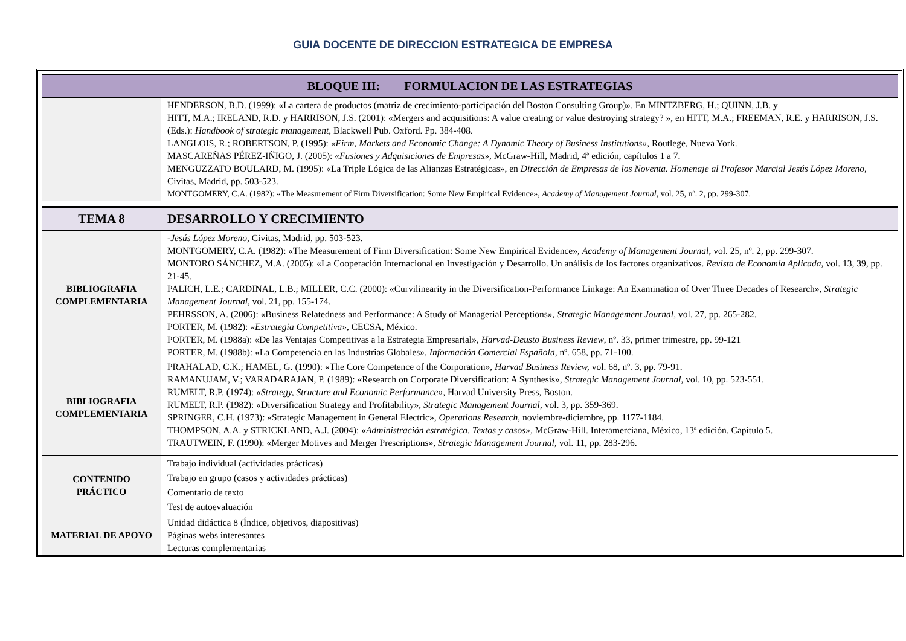GUIA DOCENTE DE DIRECCION ESTRATEGICA DE EMPRESA
| BLOQUE III: FORMULACION DE LAS ESTRATEGIAS | |
| | HENDERSON, B.D. (1999): «La cartera de productos (matriz de crecimiento-participación del Boston Consulting Group)». En MINTZBERG, H.; QUINN, J.B. y HITT, M.A.; IRELAND, R.D. y HARRISON, J.S. (2001): «Mergers and acquisitions: A value creating or value destroying strategy? », en HITT, M.A.; FREEMAN, R.E. y HARRISON, J.S. (Eds.): Handbook of strategic management , Blackwell Pub. Oxford. Pp. 384-408. LANGLOIS, R.; ROBERTSON, P. (1995): «Firm, Markets and Economic Change: A Dynamic Theory of Business Institutions» , Routlege, Nueva York. MASCAREÑAS PÉREZ-IÑIGO, J. (2005): «Fusiones y Adquisiciones de Empresas», McGraw-Hill, Madrid, 4ª edición, capítulos 1 a 7. MENGUZZATO BOULARD, M. (1995): «La Triple Lógica de las Alianzas Estratégicas», en Dirección de Empresas de los Noventa. Homenaje al Profesor Marcial Jesús López Moreno , Civitas, Madrid, pp. 503-523. MONTGOMERY, C.A. (1982): «The Measurement of Firm Diversification: Some New Empirical Evidence», Academy of Management Journal , vol. 25, nº. 2, pp. 299-307. |
| TEMA 8 | DESARROLLO Y CRECIMIENTO |
| BIBLIOGRAFIA COMPLEMENTARIA | -Jesús López Moreno , Civitas, Madrid, pp. 503-523. MONTGOMERY, C.A. (1982): «The Measurement of Firm Diversification: Some New Empirical Evidence», Academy of Management Journal , vol. 25, nº. 2, pp. 299-307. MONTORO SÁNCHEZ, M.A. (2005): «La Cooperación Internacional en Investigación y Desarrollo. Un análisis de los factores organizativos. Revista de Economía Aplicada , vol. 13, 39, pp. 21-45. PALICH, L.E.; CARDINAL, L.B.; MILLER, C.C. (2000): «Curvilinearity in the Diversification-Performance Linkage: An Examination of Over Three Decades of Research», Strategic Management Journal , vol. 21, pp. 155-174. PEHRSSON, A. (2006): «Business Relatedness and Performance: A Study of Managerial Perceptions», Strategic Management Journal , vol. 27, pp. 265-282. PORTER, M. (1982): «Estrategia Competitiva» , CECSA, México. PORTER, M. (1988a): «De las Ventajas Competitivas a la Estrategia Empresarial», Harvad-Deusto Business Review , nº. 33, primer trimestre, pp. 99-121 PORTER, M. (1988b): «La Competencia en las Industrias Globales», Información Comercial Española, nº. 658, pp. 71-100. |
| BIBLIOGRAFIA COMPLEMENTARIA | PRAHALAD, C.K.; HAMEL, G. (1990): «The Core Competence of the Corporation», Harvad Business Review, vol. 68, nº. 3, pp. 79-91. RAMANUJAM, V.; VARADARAJAN, P. (1989): «Research on Corporate Diversification: A Synthesis», Strategic Management Journal , vol. 10, pp. 523-551. RUMELT, R.P. (1974): «Strategy, Structure and Economic Performance», Harvad University Press, Boston. RUMELT, R.P. (1982): «Diversification Strategy and Profitability» , Strategic Management Journal , vol. 3, pp. 359-369. SPRINGER, C.H. (1973): «Strategic Management in General Electric», Operations Research , noviembre-diciembre, pp. 1177-1184. THOMPSON, A.A. y STRICKLAND, A.J. (2004): « Administración estratégica. Textos y casos», McGraw-Hill. Interamerciana, México, 13ª edición. Capítulo 5. TRAUTWEIN, F. (1990): «Merger Motives and Merger Prescriptions», Strategic Management Journal , vol. 11, pp. 283-296. |
| CONTENIDO PRÁCTICO | Trabajo individual (actividades prácticas) Trabajo en grupo (casos y actividades prácticas) Comentario de texto Test de autoevaluación |
| MATERIAL DE APOYO | Unidad didáctica 8 (Índice, objetivos, diapositivas) Páginas webs interesantes Lecturas complementarias |